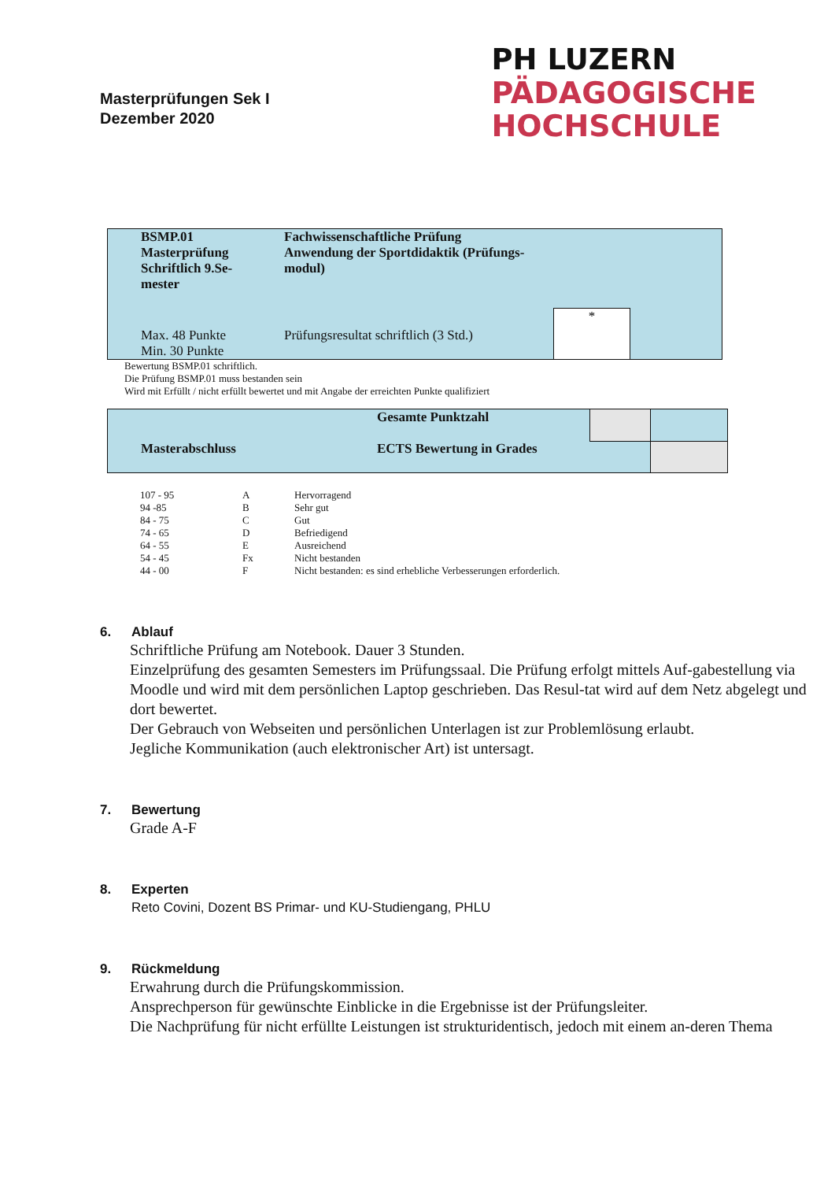Masterprüfungen Sek I
Dezember 2020
PH LUZERN
PÄDAGOGISCHE
HOCHSCHULE
| BSMP.01 Masterprüfung Schriftlich 9.Se- mester | Fachwissenschaftliche Prüfung Anwendung der Sportdidaktik (Prüfungs- modul) | | |
| Max. 48 Punkte Min. 30 Punkte | Prüfungsresultat schriftlich (3 Std.) | * | |
Bewertung BSMP.01 schriftlich.
Die Prüfung BSMP.01 muss bestanden sein
Wird mit Erfüllt / nicht erfüllt bewertet und mit Angabe der erreichten Punkte qualifiziert
| | Gesamte Punktzahl | | |
| Masterabschluss | ECTS Bewertung in Grades | | |
| 107 - 95 | A | Hervorragend |
| 94 -85 | B | Sehr gut |
| 84 - 75 | C | Gut |
| 74 - 65 | D | Befriedigend |
| 64 - 55 | E | Ausreichend |
| 54 - 45 | Fx | Nicht bestanden |
| 44 - 00 | F | Nicht bestanden: es sind erhebliche Verbesserungen erforderlich. |
6. Ablauf
Schriftliche Prüfung am Notebook. Dauer 3 Stunden.
Einzelprüfung des gesamten Semesters im Prüfungssaal. Die Prüfung erfolgt mittels Auf-gabestellung via Moodle und wird mit dem persönlichen Laptop geschrieben. Das Resul-tat wird auf dem Netz abgelegt und dort bewertet.
Der Gebrauch von Webseiten und persönlichen Unterlagen ist zur Problemlösung erlaubt.
Jegliche Kommunikation (auch elektronischer Art) ist untersagt.
7. Bewertung
Grade A-F
8. Experten
Reto Covini, Dozent BS Primar- und KU-Studiengang, PHLU
9. Rückmeldung
Erwahrung durch die Prüfungskommission.
Ansprechperson für gewünschte Einblicke in die Ergebnisse ist der Prüfungsleiter.
Die Nachprüfung für nicht erfüllte Leistungen ist strukturidentisch, jedoch mit einem an-deren Thema